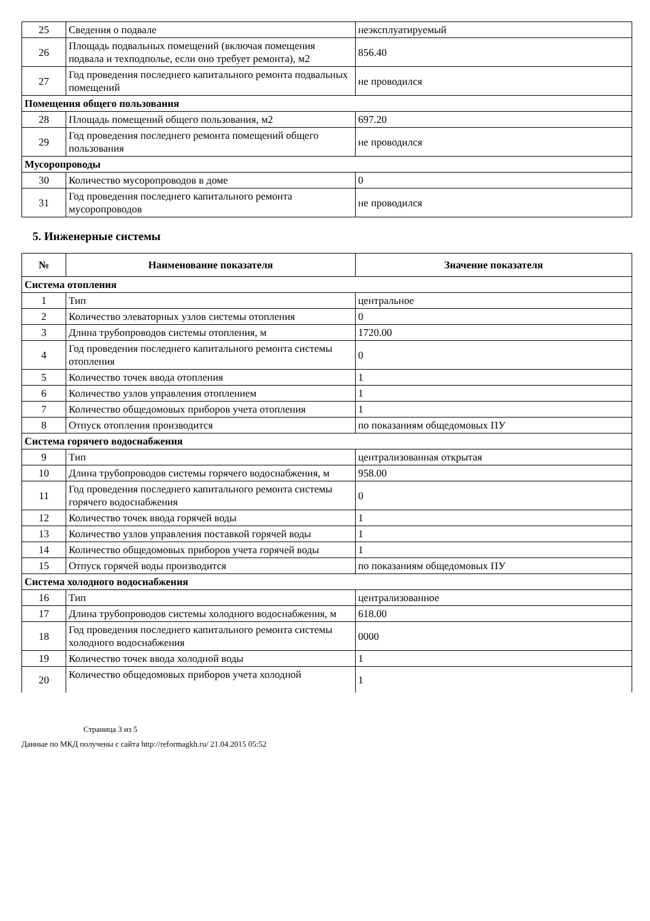| 25 | Сведения о подвале | неэксплуатируемый |
| 26 | Площадь подвальных помещений (включая помещения подвала и техподполье, если оно требует ремонта), м2 | 856.40 |
| 27 | Год проведения последнего капитального ремонта подвальных помещений | не проводился |
| Помещения общего пользования | | |
| 28 | Площадь помещений общего пользования, м2 | 697.20 |
| 29 | Год проведения последнего ремонта помещений общего пользования | не проводился |
| Мусоропроводы | | |
| 30 | Количество мусоропроводов в доме | 0 |
| 31 | Год проведения последнего капитального ремонта мусоропроводов | не проводился |
5. Инженерные системы
| № | Наименование показателя | Значение показателя |
| --- | --- | --- |
| Система отопления | | |
| 1 | Тип | центральное |
| 2 | Количество элеваторных узлов системы отопления | 0 |
| 3 | Длина трубопроводов системы отопления, м | 1720.00 |
| 4 | Год проведения последнего капитального ремонта системы отопления | 0 |
| 5 | Количество точек ввода отопления | 1 |
| 6 | Количество узлов управления отоплением | 1 |
| 7 | Количество общедомовых приборов учета отопления | 1 |
| 8 | Отпуск отопления производится | по показаниям общедомовых ПУ |
| Система горячего водоснабжения | | |
| 9 | Тип | централизованная открытая |
| 10 | Длина трубопроводов системы горячего водоснабжения, м | 958.00 |
| 11 | Год проведения последнего капитального ремонта системы горячего водоснабжения | 0 |
| 12 | Количество точек ввода горячей воды | 1 |
| 13 | Количество узлов управления поставкой горячей воды | 1 |
| 14 | Количество общедомовых приборов учета горячей воды | 1 |
| 15 | Отпуск горячей воды производится | по показаниям общедомовых ПУ |
| Система холодного водоснабжения | | |
| 16 | Тип | централизованное |
| 17 | Длина трубопроводов системы холодного водоснабжения, м | 618.00 |
| 18 | Год проведения последнего капитального ремонта системы холодного водоснабжения | 0000 |
| 19 | Количество точек ввода холодной воды | 1 |
| 20 | Количество общедомовых приборов учета холодной | 1 |
Страница 3 из 5
Данные по МКД получены с сайта http://reformagkh.ru/ 21.04.2015 05:52